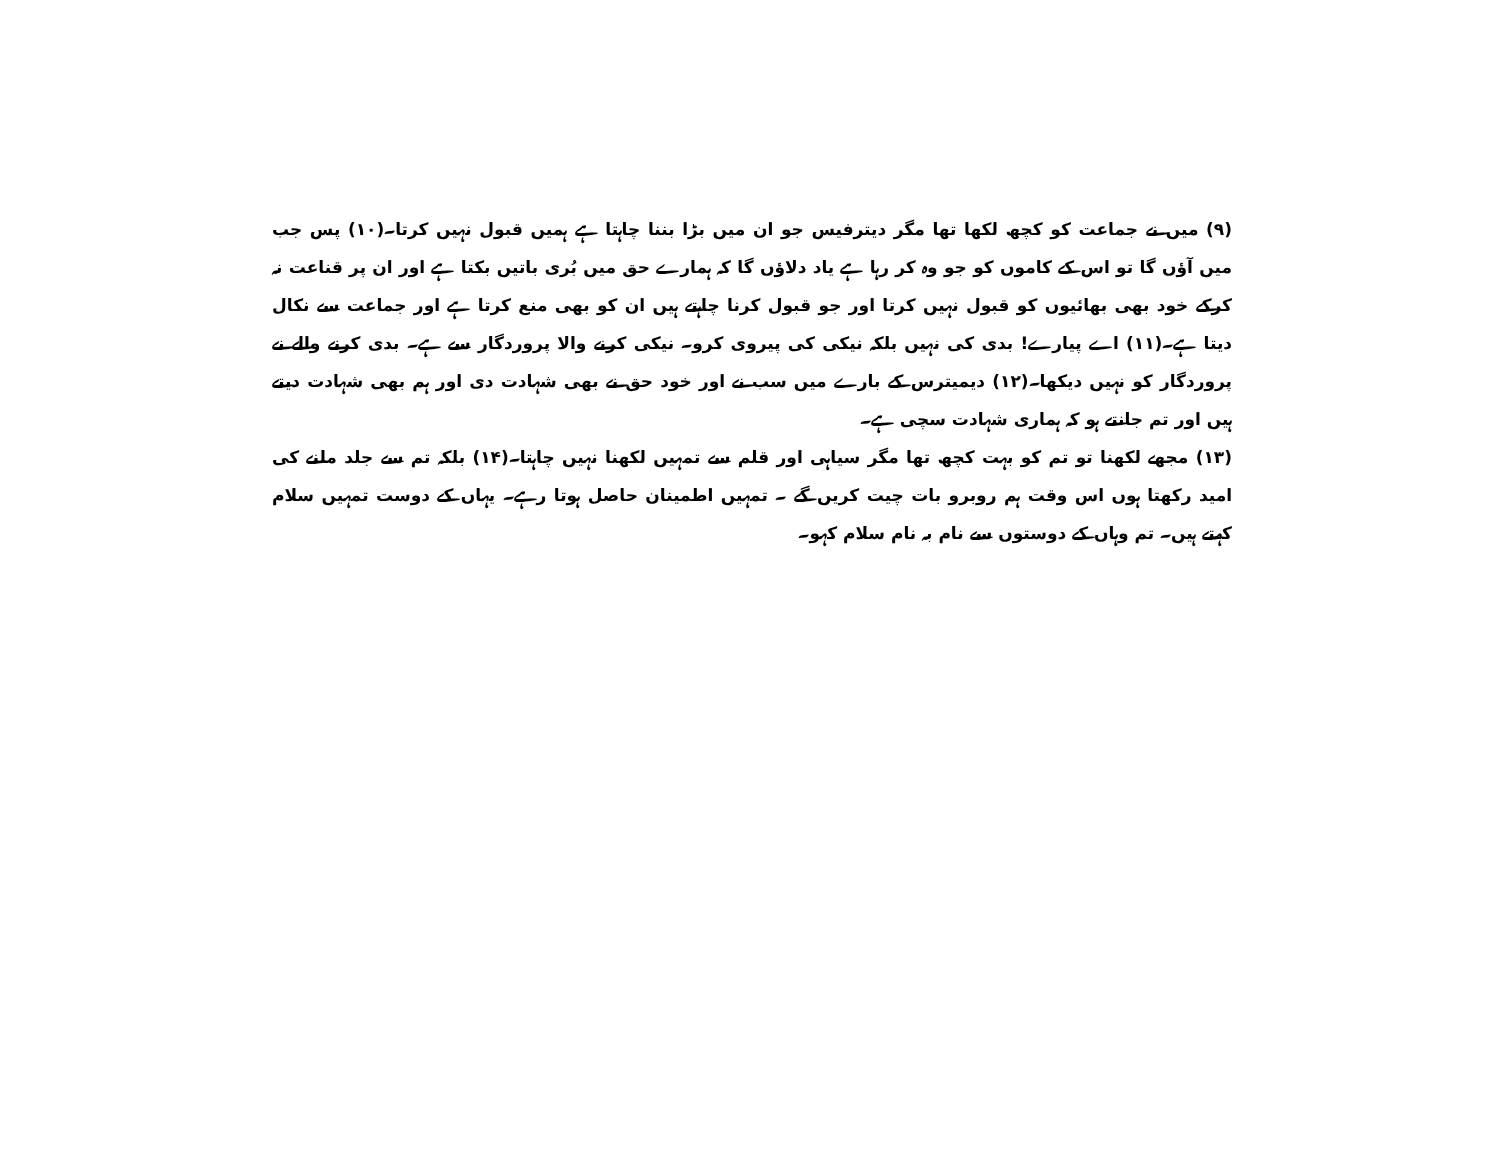(۹) میں نے جماعت کو کچھ لکھا تھا مگر دیترفیس جو ان میں بڑا بننا چاہتا ہے ہمیں قبول نہیں کرتا۔(۱۰) پس جب میں آؤں گا تو اس کے کاموں کو جو وہ کر رہا ہے یاد دلاؤں گا کہ ہمارے حق میں بُری باتیں بکتا ہے اور ان پر قناعت نہ کرکے خود بھی بھائیوں کو قبول نہیں کرتا اور جو قبول کرنا چاہتے ہیں ان کو بھی منع کرتا ہے اور جماعت سے نکال دیتا ہے۔(۱۱) اے پیارے! بدی کی نہیں بلکہ نیکی کی پیروی کرو۔ نیکی کرنے والا پروردگار سے ہے۔ بدی کرنے والے نے پروردگار کو نہیں دیکھا۔(۱۲) دیمیترس کے بارے میں سب نے اور خود حق نے بھی شہادت دی اور ہم بھی شہادت دیتے ہیں اور تم جانتے ہو کہ ہماری شہادت سچی ہے۔
(۱۳) مجھے لکھنا تو تم کو بہت کچھ تھا مگر سیاہی اور قلم سے تمہیں لکھنا نہیں چاہتا۔(۱۴) بلکہ تم سے جلد ملنے کی امید رکھتا ہوں اس وقت ہم روبرو بات چیت کریں گے ۔ تمہیں اطمینان حاصل ہوتا رہے۔ یہاں کے دوست تمہیں سلام کہتے ہیں۔ تم وہاں کے دوستوں سے نام بہ نام سلام کہو۔